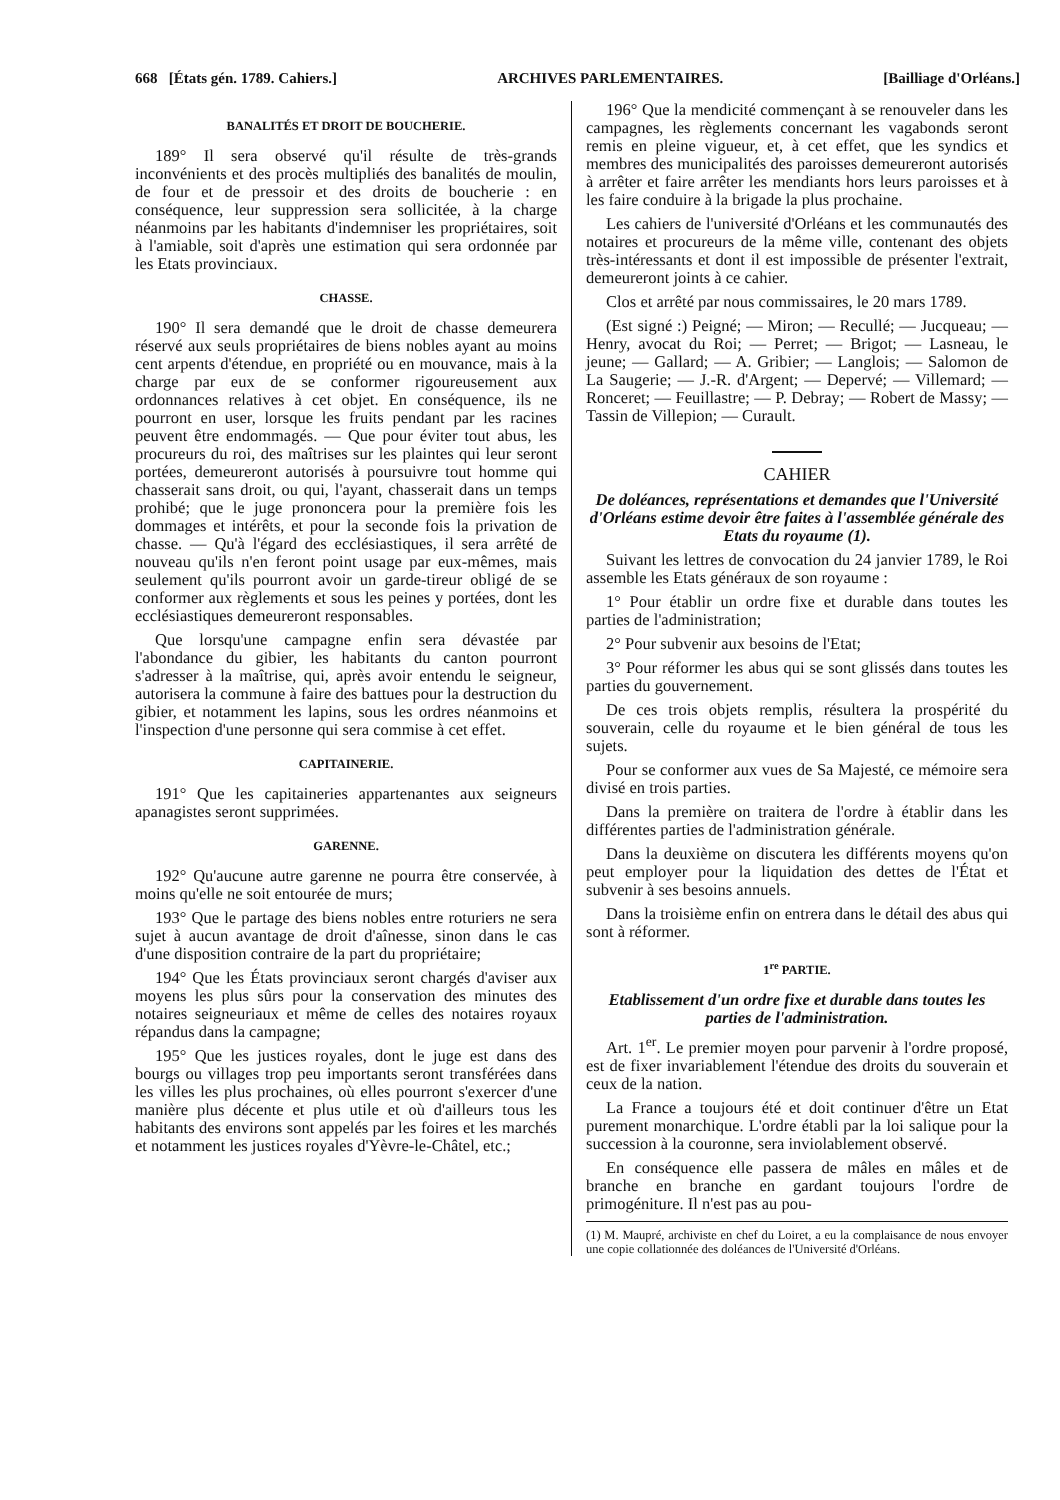668 [États gén. 1789. Cahiers.] ARCHIVES PARLEMENTAIRES. [Bailliage d'Orléans.]
BANALITÉS ET DROIT DE BOUCHERIE.
189° Il sera observé qu'il résulte de très-grands inconvénients et des procès multipliés des banalités de moulin, de four et de pressoir et des droits de boucherie : en conséquence, leur suppression sera sollicitée, à la charge néanmoins par les habitants d'indemniser les propriétaires, soit à l'amiable, soit d'après une estimation qui sera ordonnée par les Etats provinciaux.
CHASSE.
190° Il sera demandé que le droit de chasse demeurera réservé aux seuls propriétaires de biens nobles ayant au moins cent arpents d'étendue, en propriété ou en mouvance, mais à la charge par eux de se conformer rigoureusement aux ordonnances relatives à cet objet. En conséquence, ils ne pourront en user, lorsque les fruits pendant par les racines peuvent être endommagés. — Que pour éviter tout abus, les procureurs du roi, des maîtrises sur les plaintes qui leur seront portées, demeureront autorisés à poursuivre tout homme qui chasserait sans droit, ou qui, l'ayant, chasserait dans un temps prohibé; que le juge prononcera pour la première fois les dommages et intérêts, et pour la seconde fois la privation de chasse. — Qu'à l'égard des ecclésiastiques, il sera arrêté de nouveau qu'ils n'en feront point usage par eux-mêmes, mais seulement qu'ils pourront avoir un garde-tireur obligé de se conformer aux règlements et sous les peines y portées, dont les ecclésiastiques demeureront responsables.
Que lorsqu'une campagne enfin sera dévastée par l'abondance du gibier, les habitants du canton pourront s'adresser à la maîtrise, qui, après avoir entendu le seigneur, autorisera la commune à faire des battues pour la destruction du gibier, et notamment les lapins, sous les ordres néanmoins et l'inspection d'une personne qui sera commise à cet effet.
CAPITAINERIE.
191° Que les capitaineries appartenantes aux seigneurs apanagistes seront supprimées.
GARENNE.
192° Qu'aucune autre garenne ne pourra être conservée, à moins qu'elle ne soit entourée de murs;
193° Que le partage des biens nobles entre roturiers ne sera sujet à aucun avantage de droit d'aînesse, sinon dans le cas d'une disposition contraire de la part du propriétaire;
194° Que les États provinciaux seront chargés d'aviser aux moyens les plus sûrs pour la conservation des minutes des notaires seigneuriaux et même de celles des notaires royaux répandus dans la campagne;
195° Que les justices royales, dont le juge est dans des bourgs ou villages trop peu importants seront transférées dans les villes les plus prochaines, où elles pourront s'exercer d'une manière plus décente et plus utile et où d'ailleurs tous les habitants des environs sont appelés par les foires et les marchés et notamment les justices royales d'Yèvre-le-Châtel, etc.;
196° Que la mendicité commençant à se renouveler dans les campagnes, les règlements concernant les vagabonds seront remis en pleine vigueur, et, à cet effet, que les syndics et membres des municipalités des paroisses demeureront autorisés à arrêter et faire arrêter les mendiants hors leurs paroisses et à les faire conduire à la brigade la plus prochaine.
Les cahiers de l'université d'Orléans et les communautés des notaires et procureurs de la même ville, contenant des objets très-intéressants et dont il est impossible de présenter l'extrait, demeureront joints à ce cahier.
Clos et arrêté par nous commissaires, le 20 mars 1789.
(Est signé :) Peigné; — Miron; — Recullé; — Jucqueau; — Henry, avocat du Roi; — Perret; — Brigot; — Lasneau, le jeune; — Gallard; — A. Gribier; — Langlois; — Salomon de La Saugerie; — J.-R. d'Argent; — Depervé; — Villemard; — Ronceret; — Feuillastre; — P. Debray; — Robert de Massy; — Tassin de Villepion; — Curault.
CAHIER
De doléances, représentations et demandes que l'Université d'Orléans estime devoir être faites à l'assemblée générale des Etats du royaume (1).
Suivant les lettres de convocation du 24 janvier 1789, le Roi assemble les Etats généraux de son royaume :
1° Pour établir un ordre fixe et durable dans toutes les parties de l'administration;
2° Pour subvenir aux besoins de l'Etat;
3° Pour réformer les abus qui se sont glissés dans toutes les parties du gouvernement.
De ces trois objets remplis, résultera la prospérité du souverain, celle du royaume et le bien général de tous les sujets.
Pour se conformer aux vues de Sa Majesté, ce mémoire sera divisé en trois parties.
Dans la première on traitera de l'ordre à établir dans les différentes parties de l'administration générale.
Dans la deuxième on discutera les différents moyens qu'on peut employer pour la liquidation des dettes de l'État et subvenir à ses besoins annuels.
Dans la troisième enfin on entrera dans le détail des abus qui sont à réformer.
1<sup>re</sup> PARTIE.
Etablissement d'un ordre fixe et durable dans toutes les parties de l'administration.
Art. 1<sup>er</sup>. Le premier moyen pour parvenir à l'ordre proposé, est de fixer invariablement l'étendue des droits du souverain et ceux de la nation.
La France a toujours été et doit continuer d'être un Etat purement monarchique. L'ordre établi par la loi salique pour la succession à la couronne, sera inviolablement observé.
En conséquence elle passera de mâles en mâles et de branche en branche en gardant toujours l'ordre de primogéniture. Il n'est pas au pou-
(1) M. Maupré, archiviste en chef du Loiret, a eu la complaisance de nous envoyer une copie collationnée des doléances de l'Université d'Orléans.